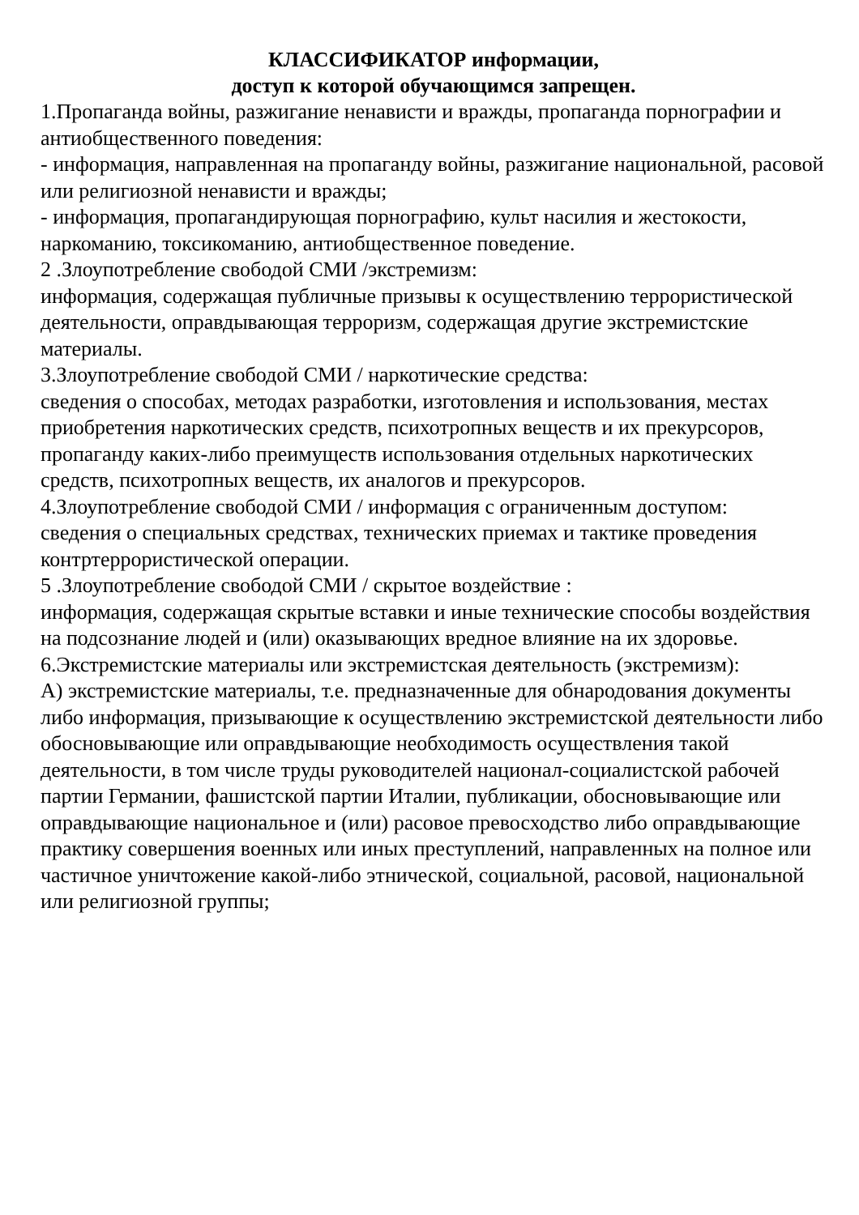КЛАССИФИКАТОР информации,
доступ к которой обучающимся запрещен.
1.Пропаганда войны, разжигание ненависти и вражды, пропаганда порнографии и антиобщественного поведения:
- информация, направленная на пропаганду войны, разжигание национальной, расовой или религиозной ненависти и вражды;
- информация, пропагандирующая порнографию, культ насилия и жестокости, наркоманию, токсикоманию, антиобщественное поведение.
2 .Злоупотребление свободой СМИ /экстремизм:
информация, содержащая публичные призывы к осуществлению террористической деятельности, оправдывающая терроризм, содержащая другие экстремистские материалы.
3.Злоупотребление свободой СМИ / наркотические средства:
сведения о способах, методах разработки, изготовления и использования, местах приобретения наркотических средств, психотропных веществ и их прекурсоров, пропаганду каких-либо преимуществ использования отдельных наркотических средств, психотропных веществ, их аналогов и прекурсоров.
4.Злоупотребление свободой СМИ / информация с ограниченным доступом:
сведения о специальных средствах, технических приемах и тактике проведения контртеррористической операции.
5 .Злоупотребление свободой СМИ / скрытое воздействие :
информация, содержащая скрытые вставки и иные технические способы воздействия на подсознание людей и (или) оказывающих вредное влияние на их здоровье.
6.Экстремистские материалы или экстремистская деятельность (экстремизм):
А) экстремистские материалы, т.е. предназначенные для обнародования документы либо информация, призывающие к осуществлению экстремистской деятельности либо обосновывающие или оправдывающие необходимость осуществления такой деятельности, в том числе труды руководителей национал-социалистской рабочей партии Германии, фашистской партии Италии, публикации, обосновывающие или оправдывающие национальное и (или) расовое превосходство либо оправдывающие практику совершения военных или иных преступлений, направленных на полное или частичное уничтожение какой-либо этнической, социальной, расовой, национальной или религиозной группы;